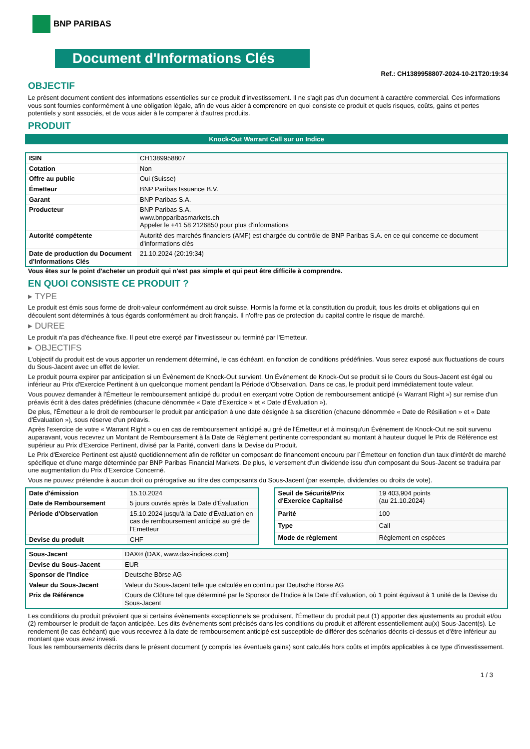BNP PARIBAS
Document d'Informations Clés
Ref.: CH1389958807-2024-10-21T20:19:34
OBJECTIF
Le présent document contient des informations essentielles sur ce produit d'investissement. Il ne s'agit pas d'un document à caractère commercial. Ces informations vous sont fournies conformément à une obligation légale, afin de vous aider à comprendre en quoi consiste ce produit et quels risques, coûts, gains et pertes potentiels y sont associés, et de vous aider à le comparer à d'autres produits.
PRODUIT
Knock-Out Warrant Call sur un Indice
| ISIN | CH1389958807 |
| Cotation | Non |
| Offre au public | Oui (Suisse) |
| Émetteur | BNP Paribas Issuance B.V. |
| Garant | BNP Paribas S.A. |
| Producteur | BNP Paribas S.A. www.bnpparibasmarkets.ch Appeler le +41 58 2126850 pour plus d'informations |
| Autorité compétente | Autorité des marchés financiers (AMF) est chargée du contrôle de BNP Paribas S.A. en ce qui concerne ce document d'informations clés |
| Date de production du Document d'Informations Clés | 21.10.2024 (20:19:34) |
Vous êtes sur le point d'acheter un produit qui n'est pas simple et qui peut être difficile à comprendre.
EN QUOI CONSISTE CE PRODUIT ?
▸ TYPE
Le produit est émis sous forme de droit-valeur conformément au droit suisse. Hormis la forme et la constitution du produit, tous les droits et obligations qui en découlent sont déterminés à tous égards conformément au droit français. Il n'offre pas de protection du capital contre le risque de marché.
▸ DUREE
Le produit n'a pas d'écheance fixe. Il peut etre exerçé par l'investisseur ou terminé par l'Emetteur.
▸ OBJECTIFS
L'objectif du produit est de vous apporter un rendement déterminé, le cas échéant, en fonction de conditions prédéfinies. Vous serez exposé aux fluctuations de cours du Sous-Jacent avec un effet de levier.
Le produit pourra expirer par anticipation si un Évènement de Knock-Out survient. Un Événement de Knock-Out se produit si le Cours du Sous-Jacent est égal ou inférieur au Prix d'Exercice Pertinent à un quelconque moment pendant la Période d'Observation. Dans ce cas, le produit perd immédiatement toute valeur.
Vous pouvez demander à l'Émetteur le remboursement anticipé du produit en exerçant votre Option de remboursement anticipé (« Warrant Right ») sur remise d'un préavis écrit à des dates prédéfinies (chacune dénommée « Date d'Exercice » et « Date d'Évaluation »).
De plus, l'Émetteur a le droit de rembourser le produit par anticipation à une date désignée à sa discrétion (chacune dénommée « Date de Résiliation » et « Date d'Évaluation »), sous réserve d'un préavis.
Après l'exercice de votre « Warrant Right » ou en cas de remboursement anticipé au gré de l'Émetteur et à moinsqu'un Événement de Knock-Out ne soit survenu auparavant, vous recevrez un Montant de Remboursement à la Date de Règlement pertinente correspondant au montant à hauteur duquel le Prix de Référence est supérieur au Prix d'Exercice Pertinent, divisé par la Parité, converti dans la Devise du Produit.
Le Prix d'Exercice Pertinent est ajusté quotidiennement afin de refléter un composant de financement encouru par l´Émetteur en fonction d'un taux d'intérêt de marché spécifique et d'une marge déterminée par BNP Paribas Financial Markets. De plus, le versement d'un dividende issu d'un composant du Sous-Jacent se traduira par une augmentation du Prix d'Exercice Concerné.
Vous ne pouvez prétendre à aucun droit ou prérogative au titre des composants du Sous-Jacent (par exemple, dividendes ou droits de vote).
| Date d'émission | 15.10.2024 |
| Date de Remboursement | 5 jours ouvrés après la Date d'Évaluation |
| Période d'Observation | 15.10.2024 jusqu'à la Date d'Évaluation en cas de remboursement anticipé au gré de l'Emetteur |
| Devise du produit | CHF |
| Seuil de Sécurité/Prix d'Exercice Capitalisé | 19 403,904 points (au 21.10.2024) |
| Parité | 100 |
| Type | Call |
| Mode de règlement | Règlement en espèces |
| Sous-Jacent | DAX® (DAX, www.dax-indices.com) |
| Devise du Sous-Jacent | EUR |
| Sponsor de l'Indice | Deutsche Börse AG |
| Valeur du Sous-Jacent | Valeur du Sous-Jacent telle que calculée en continu par Deutsche Börse AG |
| Prix de Référence | Cours de Clôture tel que déterminé par le Sponsor de l'Indice à la Date d'Évaluation, où 1 point équivaut à 1 unité de la Devise du Sous-Jacent |
Les conditions du produit prévoient que si certains évènements exceptionnels se produisent, l'Émetteur du produit peut (1) apporter des ajustements au produit et/ou (2) rembourser le produit de façon anticipée. Les dits évènements sont précisés dans les conditions du produit et afférent essentiellement au(x) Sous-Jacent(s). Le rendement (le cas échéant) que vous recevrez à la date de remboursement anticipé est susceptible de différer des scénarios décrits ci-dessus et d'être inférieur au montant que vous avez investi.
Tous les remboursements décrits dans le présent document (y compris les éventuels gains) sont calculés hors coûts et impôts applicables à ce type d'investissement.
1 / 3